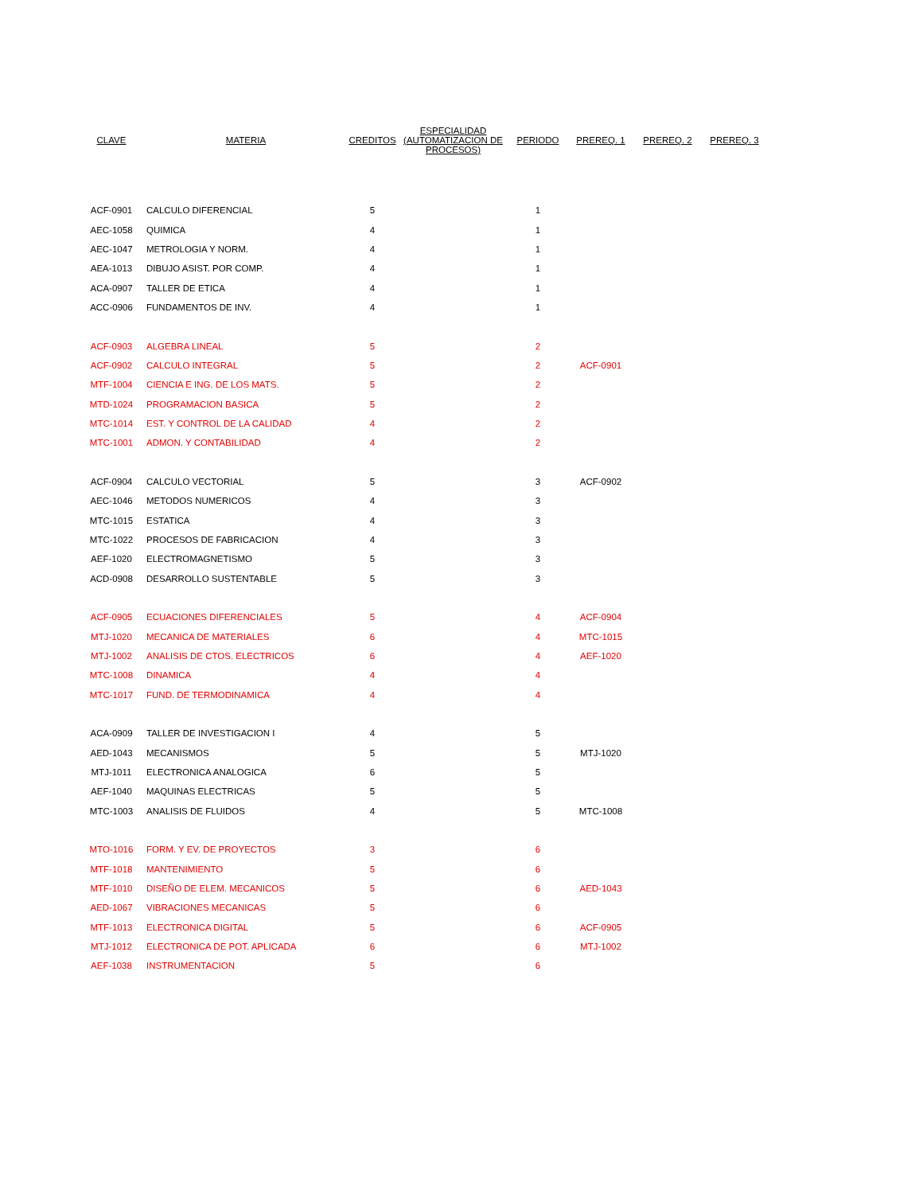| CLAVE | MATERIA | CREDITOS | ESPECIALIDAD (AUTOMATIZACION DE PROCESOS) | PERIODO | PREREQ. 1 | PREREQ. 2 | PREREQ. 3 |
| --- | --- | --- | --- | --- | --- | --- | --- |
| ACF-0901 | CALCULO DIFERENCIAL | 5 | | 1 | | | |
| AEC-1058 | QUIMICA | 4 | | 1 | | | |
| AEC-1047 | METROLOGIA Y NORM. | 4 | | 1 | | | |
| AEA-1013 | DIBUJO ASIST. POR COMP. | 4 | | 1 | | | |
| ACA-0907 | TALLER DE ETICA | 4 | | 1 | | | |
| ACC-0906 | FUNDAMENTOS DE INV. | 4 | | 1 | | | |
| ACF-0903 | ALGEBRA LINEAL | 5 | | 2 | | | |
| ACF-0902 | CALCULO INTEGRAL | 5 | | 2 | ACF-0901 | | |
| MTF-1004 | CIENCIA E ING. DE LOS MATS. | 5 | | 2 | | | |
| MTD-1024 | PROGRAMACION BASICA | 5 | | 2 | | | |
| MTC-1014 | EST. Y CONTROL DE LA CALIDAD | 4 | | 2 | | | |
| MTC-1001 | ADMON. Y CONTABILIDAD | 4 | | 2 | | | |
| ACF-0904 | CALCULO VECTORIAL | 5 | | 3 | ACF-0902 | | |
| AEC-1046 | METODOS NUMERICOS | 4 | | 3 | | | |
| MTC-1015 | ESTATICA | 4 | | 3 | | | |
| MTC-1022 | PROCESOS DE FABRICACION | 4 | | 3 | | | |
| AEF-1020 | ELECTROMAGNETISMO | 5 | | 3 | | | |
| ACD-0908 | DESARROLLO SUSTENTABLE | 5 | | 3 | | | |
| ACF-0905 | ECUACIONES DIFERENCIALES | 5 | | 4 | ACF-0904 | | |
| MTJ-1020 | MECANICA DE MATERIALES | 6 | | 4 | MTC-1015 | | |
| MTJ-1002 | ANALISIS DE CTOS. ELECTRICOS | 6 | | 4 | AEF-1020 | | |
| MTC-1008 | DINAMICA | 4 | | 4 | | | |
| MTC-1017 | FUND. DE TERMODINAMICA | 4 | | 4 | | | |
| ACA-0909 | TALLER DE INVESTIGACION I | 4 | | 5 | | | |
| AED-1043 | MECANISMOS | 5 | | 5 | MTJ-1020 | | |
| MTJ-1011 | ELECTRONICA ANALOGICA | 6 | | 5 | | | |
| AEF-1040 | MAQUINAS ELECTRICAS | 5 | | 5 | | | |
| MTC-1003 | ANALISIS DE FLUIDOS | 4 | | 5 | MTC-1008 | | |
| MTO-1016 | FORM. Y EV. DE PROYECTOS | 3 | | 6 | | | |
| MTF-1018 | MANTENIMIENTO | 5 | | 6 | | | |
| MTF-1010 | DISEÑO DE ELEM. MECANICOS | 5 | | 6 | AED-1043 | | |
| AED-1067 | VIBRACIONES MECANICAS | 5 | | 6 | | | |
| MTF-1013 | ELECTRONICA DIGITAL | 5 | | 6 | ACF-0905 | | |
| MTJ-1012 | ELECTRONICA DE POT. APLICADA | 6 | | 6 | MTJ-1002 | | |
| AEF-1038 | INSTRUMENTACION | 5 | | 6 | | | |